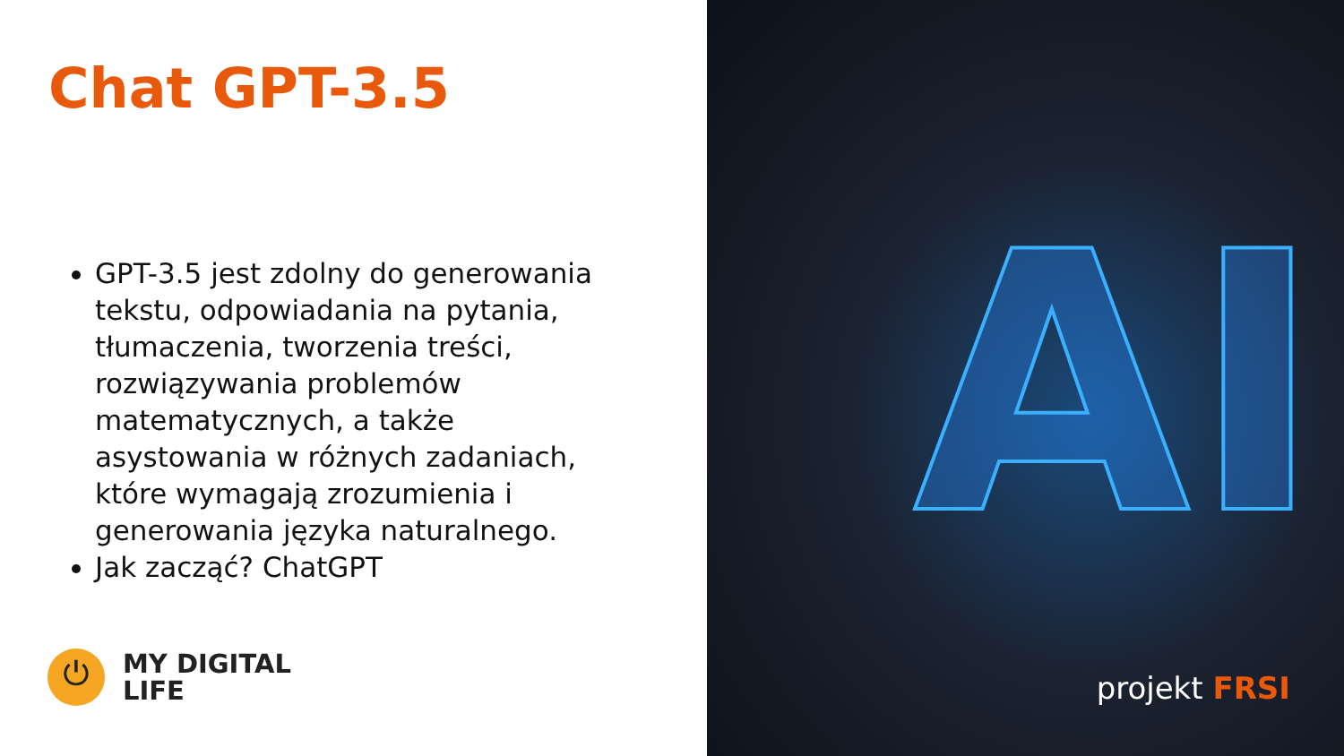Chat GPT-3.5
GPT-3.5 jest zdolny do generowania tekstu, odpowiadania na pytania, tłumaczenia, tworzenia treści, rozwiązywania problemów matematycznych, a także asystowania w różnych zadaniach, które wymagają zrozumienia i generowania języka naturalnego.
Jak zacząć? ChatGPT
⏻
MY DIGITAL
LIFE
AI
projekt FRSI